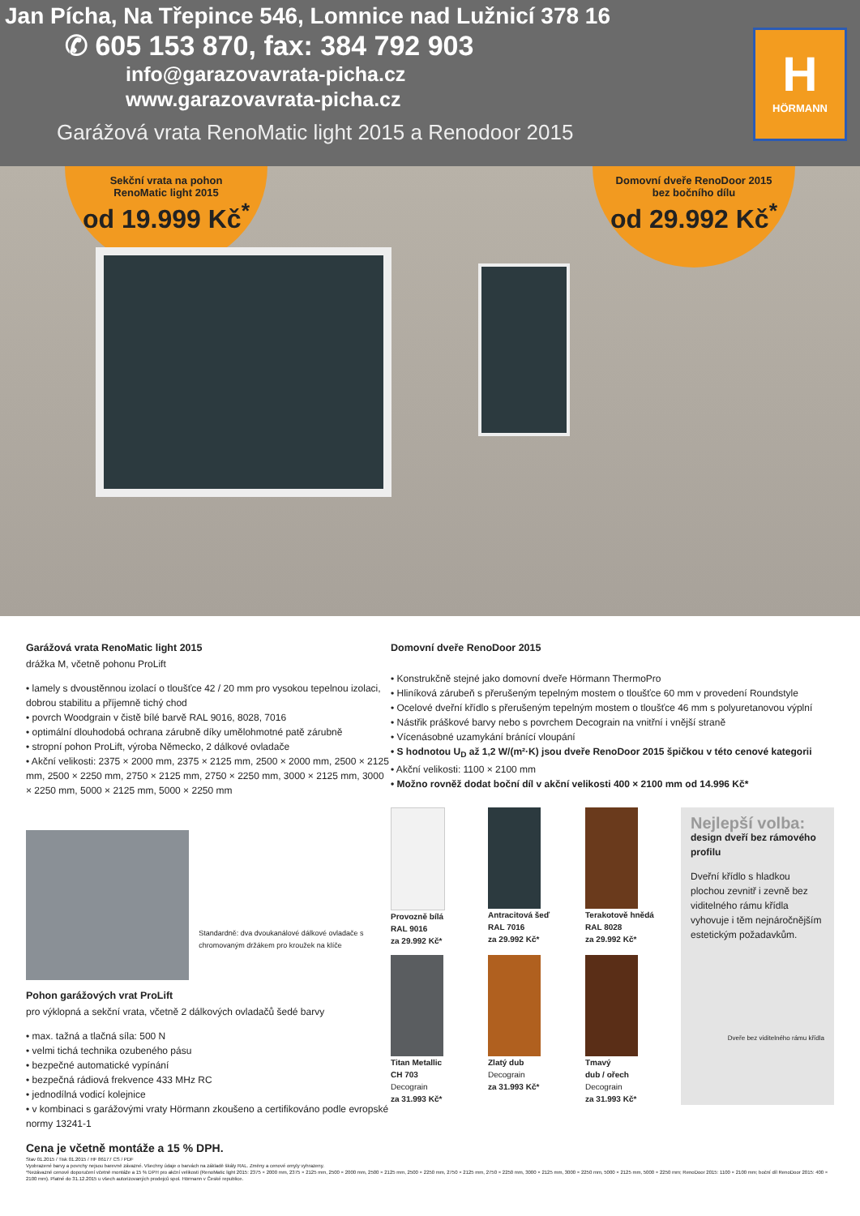Jan Pícha, Na Třepince 546, Lomnice nad Lužnicí 378 16
✆ 605 153 870, fax: 384 792 903
info@garazovavrata-picha.cz
www.garazovavrata-picha.cz
Garážová vrata RenoMatic light 2015 a Renodoor 2015
H
HÖRMANN
Sekční vrata na pohon
RenoMatic light 2015
od 19.999 Kč<sup>*</sup>
Domovní dveře RenoDoor 2015
bez bočního dílu
od 29.992 Kč<sup>*</sup>
Garážová vrata RenoMatic light 2015
drážka M, včetně pohonu ProLift
• lamely s dvoustěnnou izolací o tloušťce 42 / 20 mm pro vysokou tepelnou izolaci, dobrou stabilitu a příjemně tichý chod
• povrch Woodgrain v čistě bílé barvě RAL 9016, 8028, 7016
• optimální dlouhodobá ochrana zárubně díky umělohmotné patě zárubně
• stropní pohon ProLift, výroba Německo, 2 dálkové ovladače
• Akční velikosti: 2375 × 2000 mm, 2375 × 2125 mm, 2500 × 2000 mm, 2500 × 2125 mm, 2500 × 2250 mm, 2750 × 2125 mm, 2750 × 2250 mm, 3000 × 2125 mm, 3000 × 2250 mm, 5000 × 2125 mm, 5000 × 2250 mm
Standardně: dva dvoukanálové dálkové ovladače s chromovaným držákem pro kroužek na klíče
Pohon garážových vrat ProLift
pro výklopná a sekční vrata, včetně 2 dálkových ovladačů šedé barvy
• max. tažná a tlačná síla: 500 N
• velmi tichá technika ozubeného pásu
• bezpečné automatické vypínání
• bezpečná rádiová frekvence 433 MHz RC
• jednodílná vodicí kolejnice
• v kombinaci s garážovými vraty Hörmann zkoušeno a certifikováno podle evropské normy 13241-1
Cena je včetně montáže a 15 % DPH.
Domovní dveře RenoDoor 2015
• Konstrukčně stejné jako domovní dveře Hörmann ThermoPro
• Hliníková zárubeň s přerušeným tepelným mostem o tloušťce 60 mm v provedení Roundstyle
• Ocelové dveřní křídlo s přerušeným tepelným mostem o tloušťce 46 mm s polyuretanovou výplní
• Nástřik práškové barvy nebo s povrchem Decograin na vnitřní i vnější straně
• Vícenásobné uzamykání bránící vloupání
• S hodnotou U<sub>D</sub> až 1,2 W/(m²·K) jsou dveře RenoDoor 2015 špičkou v této cenové kategorii
• Akční velikosti: 1100 × 2100 mm
• Možno rovněž dodat boční díl v akční velikosti 400 × 2100 mm od 14.996 Kč*
Provozně bílá
RAL 9016
za 29.992 Kč*
Antracitová šeď
RAL 7016
za 29.992 Kč*
Terakotově hnědá
RAL 8028
za 29.992 Kč*
Titan Metallic
CH 703
Decograin
za 31.993 Kč*
Zlatý dub
Decograin
za 31.993 Kč*
Tmavý
dub / ořech
Decograin
za 31.993 Kč*
Nejlepší volba:
design dveří bez rámového profilu
Dveřní křídlo s hladkou plochou zevnitř i zevně bez viditelného rámu křídla vyhovuje i těm nejnáročnějším estetickým požadavkům.
Dveře bez viditelného rámu křídla
Stav 01.2015 / Tisk 01.2015 / HF 86177 CS / PDF
Vyobrazené barvy a povrchy nejsou barevně závazné. Všechny údaje o barvách na základě škály RAL. Změny a cenové omyly vyhrazeny.
*Nezávazné cenové doporučení včetně montáže a 15 % DPH pro akční velikosti (RenoMatic light 2015: 2375 × 2000 mm, 2375 × 2125 mm, 2500 × 2000 mm, 2500 × 2125 mm, 2500 × 2250 mm, 2750 × 2125 mm, 2750 × 2250 mm, 3000 × 2125 mm, 3000 × 2250 mm, 5000 × 2125 mm, 5000 × 2250 mm; RenoDoor 2015: 1100 × 2100 mm; boční díl RenoDoor 2015: 400 × 2100 mm). Platné do 31.12.2015 u všech autorizovaných prodejců spol. Hörmann v České republice.